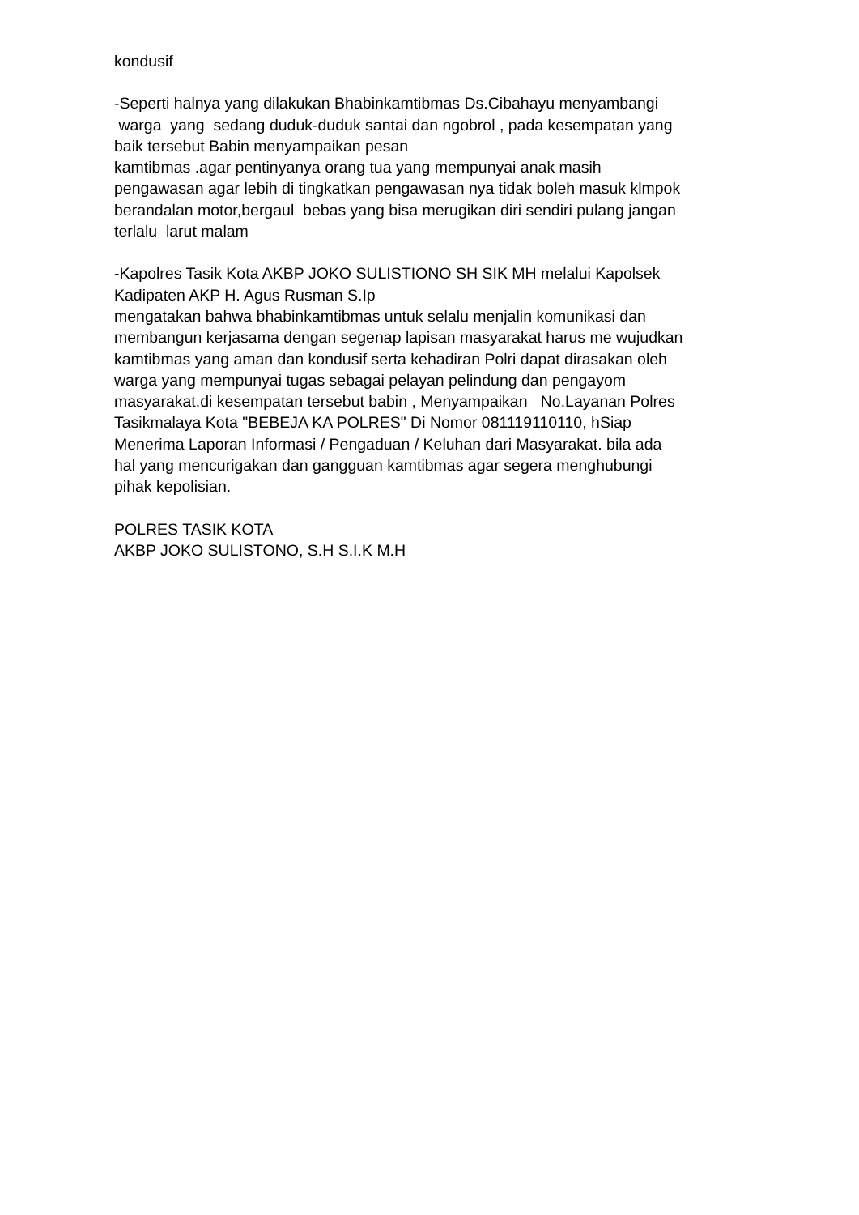kondusif
-Seperti halnya yang dilakukan Bhabinkamtibmas Ds.Cibahayu menyambangi
warga yang sedang duduk-duduk santai dan ngobrol , pada kesempatan yang
baik tersebut Babin menyampaikan pesan
kamtibmas .agar pentinyanya orang tua yang mempunyai anak masih
pengawasan agar lebih di tingkatkan pengawasan nya tidak boleh masuk klmpok
berandalan motor,bergaul bebas yang bisa merugikan diri sendiri pulang jangan
terlalu larut malam
-Kapolres Tasik Kota AKBP JOKO SULISTIONO SH SIK MH melalui Kapolsek
Kadipaten AKP H. Agus Rusman S.Ip
mengatakan bahwa bhabinkamtibmas untuk selalu menjalin komunikasi dan
membangun kerjasama dengan segenap lapisan masyarakat harus me wujudkan
kamtibmas yang aman dan kondusif serta kehadiran Polri dapat dirasakan oleh
warga yang mempunyai tugas sebagai pelayan pelindung dan pengayom
masyarakat.di kesempatan tersebut babin , Menyampaikan No.Layanan Polres
Tasikmalaya Kota "BEBEJA KA POLRES" Di Nomor 081119110110, hSiap
Menerima Laporan Informasi / Pengaduan / Keluhan dari Masyarakat. bila ada
hal yang mencurigakan dan gangguan kamtibmas agar segera menghubungi
pihak kepolisian.
POLRES TASIK KOTA
AKBP JOKO SULISTONO, S.H S.I.K M.H